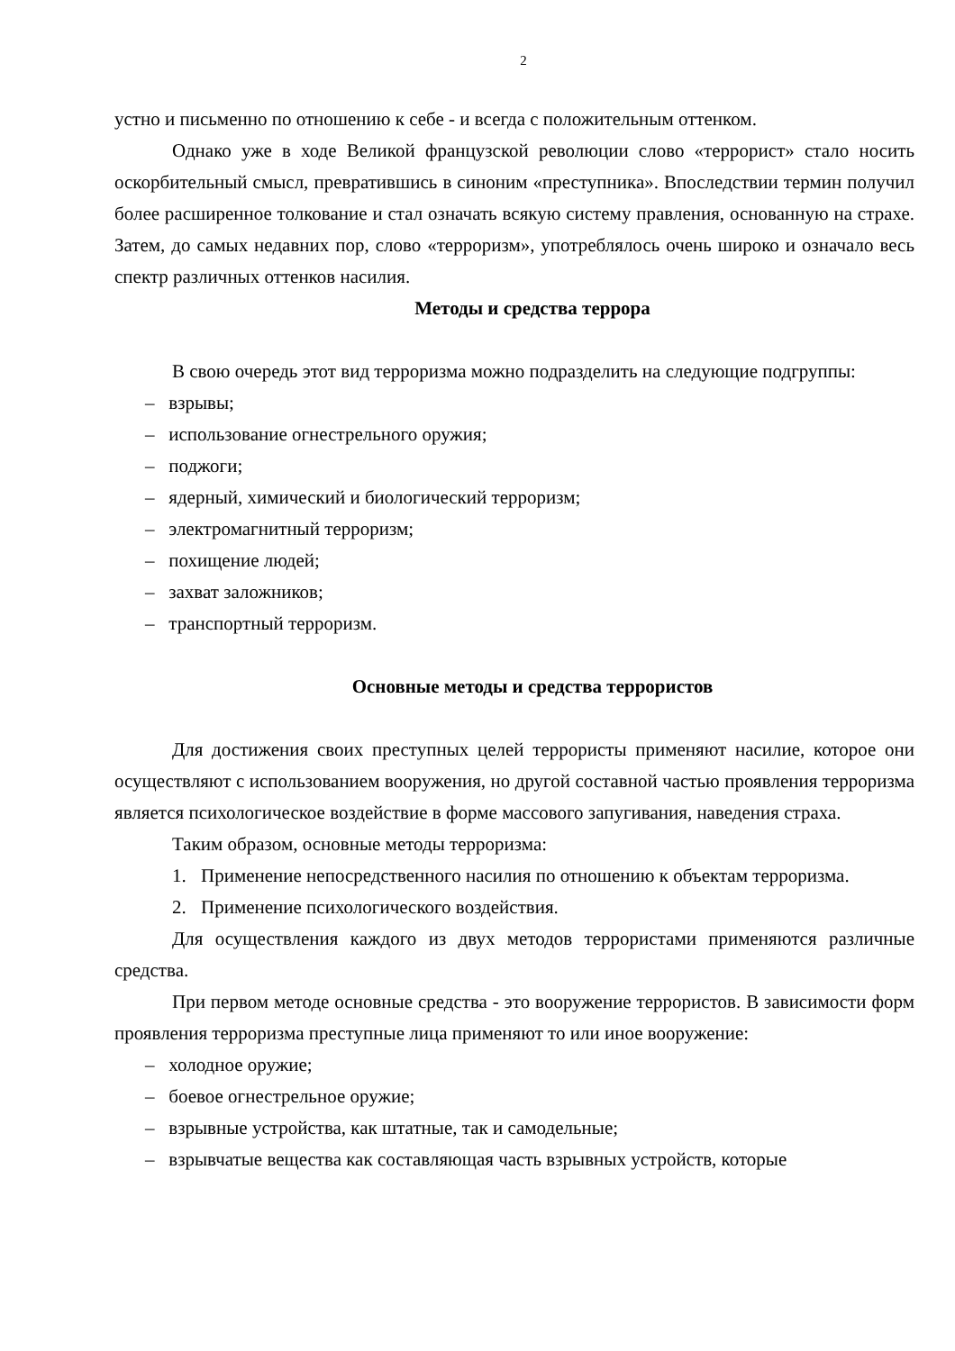2
устно и письменно по отношению к себе - и всегда с положительным оттенком.
Однако уже в ходе Великой французской революции слово «террорист» стало носить оскорбительный смысл, превратившись в синоним «преступника». Впоследствии термин получил более расширенное толкование и стал означать всякую систему правления, основанную на страхе. Затем, до самых недавних пор, слово «терроризм», употреблялось очень широко и означало весь спектр различных оттенков насилия.
Методы и средства террора
В свою очередь этот вид терроризма можно подразделить на следующие подгруппы:
– взрывы;
– использование огнестрельного оружия;
– поджоги;
– ядерный, химический и биологический терроризм;
– электромагнитный терроризм;
– похищение людей;
– захват заложников;
– транспортный терроризм.
Основные методы и средства террористов
Для достижения своих преступных целей террористы применяют насилие, которое они осуществляют с использованием вооружения, но другой составной частью проявления терроризма является психологическое воздействие в форме массового запугивания, наведения страха.
Таким образом, основные методы терроризма:
1. Применение непосредственного насилия по отношению к объектам терроризма.
2. Применение психологического воздействия.
Для осуществления каждого из двух методов террористами применяются различные средства.
При первом методе основные средства - это вооружение террористов. В зависимости форм проявления терроризма преступные лица применяют то или иное вооружение:
– холодное оружие;
– боевое огнестрельное оружие;
– взрывные устройства, как штатные, так и самодельные;
– взрывчатые вещества как составляющая часть взрывных устройств, которые